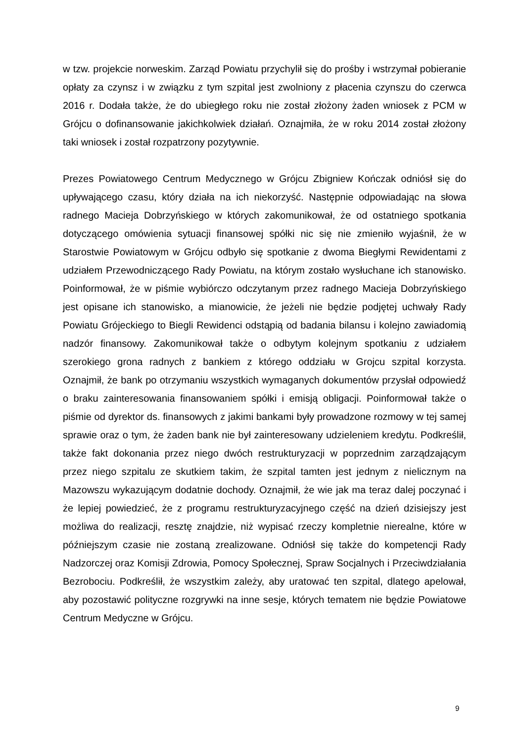w tzw. projekcie norweskim. Zarząd Powiatu przychylił się do prośby i wstrzymał pobieranie opłaty za czynsz i w związku z tym szpital jest zwolniony z płacenia czynszu do czerwca 2016 r. Dodała także, że do ubiegłego roku nie został złożony żaden wniosek z PCM w Grójcu o dofinansowanie jakichkolwiek działań. Oznajmiła, że w roku 2014 został złożony taki wniosek i został rozpatrzony pozytywnie.
Prezes Powiatowego Centrum Medycznego w Grójcu Zbigniew Kończak odniósł się do upływającego czasu, który działa na ich niekorzyść. Następnie odpowiadając na słowa radnego Macieja Dobrzyńskiego w których zakomunikował, że od ostatniego spotkania dotyczącego omówienia sytuacji finansowej spółki nic się nie zmieniło wyjaśnił, że w Starostwie Powiatowym w Grójcu odbyło się spotkanie z dwoma Biegłymi Rewidentami z udziałem Przewodniczącego Rady Powiatu, na którym zostało wysłuchane ich stanowisko. Poinformował, że w piśmie wybiórczo odczytanym przez radnego Macieja Dobrzyńskiego jest opisane ich stanowisko, a mianowicie, że jeżeli nie będzie podjętej uchwały Rady Powiatu Grójeckiego to Biegli Rewidenci odstąpią od badania bilansu i kolejno zawiadomią nadzór finansowy. Zakomunikował także o odbytym kolejnym spotkaniu z udziałem szerokiego grona radnych z bankiem z którego oddziału w Grojcu szpital korzysta. Oznajmił, że bank po otrzymaniu wszystkich wymaganych dokumentów przysłał odpowiedź o braku zainteresowania finansowaniem spółki i emisją obligacji. Poinformował także o piśmie od dyrektor ds. finansowych z jakimi bankami były prowadzone rozmowy w tej samej sprawie oraz o tym, że żaden bank nie był zainteresowany udzieleniem kredytu. Podkreślił, także fakt dokonania przez niego dwóch restrukturyzacji w poprzednim zarządzającym przez niego szpitalu ze skutkiem takim, że szpital tamten jest jednym z nielicznym na Mazowszu wykazującym dodatnie dochody. Oznajmił, że wie jak ma teraz dalej poczynać i że lepiej powiedzieć, że z programu restrukturyzacyjnego część na dzień dzisiejszy jest możliwa do realizacji, resztę znajdzie, niż wypisać rzeczy kompletnie nierealne, które w późniejszym czasie nie zostaną zrealizowane. Odniósł się także do kompetencji Rady Nadzorczej oraz Komisji Zdrowia, Pomocy Społecznej, Spraw Socjalnych i Przeciwdziałania Bezrobociu. Podkreślił, że wszystkim zależy, aby uratować ten szpital, dlatego apelował, aby pozostawić polityczne rozgrywki na inne sesje, których tematem nie będzie Powiatowe Centrum Medyczne w Grójcu.
9